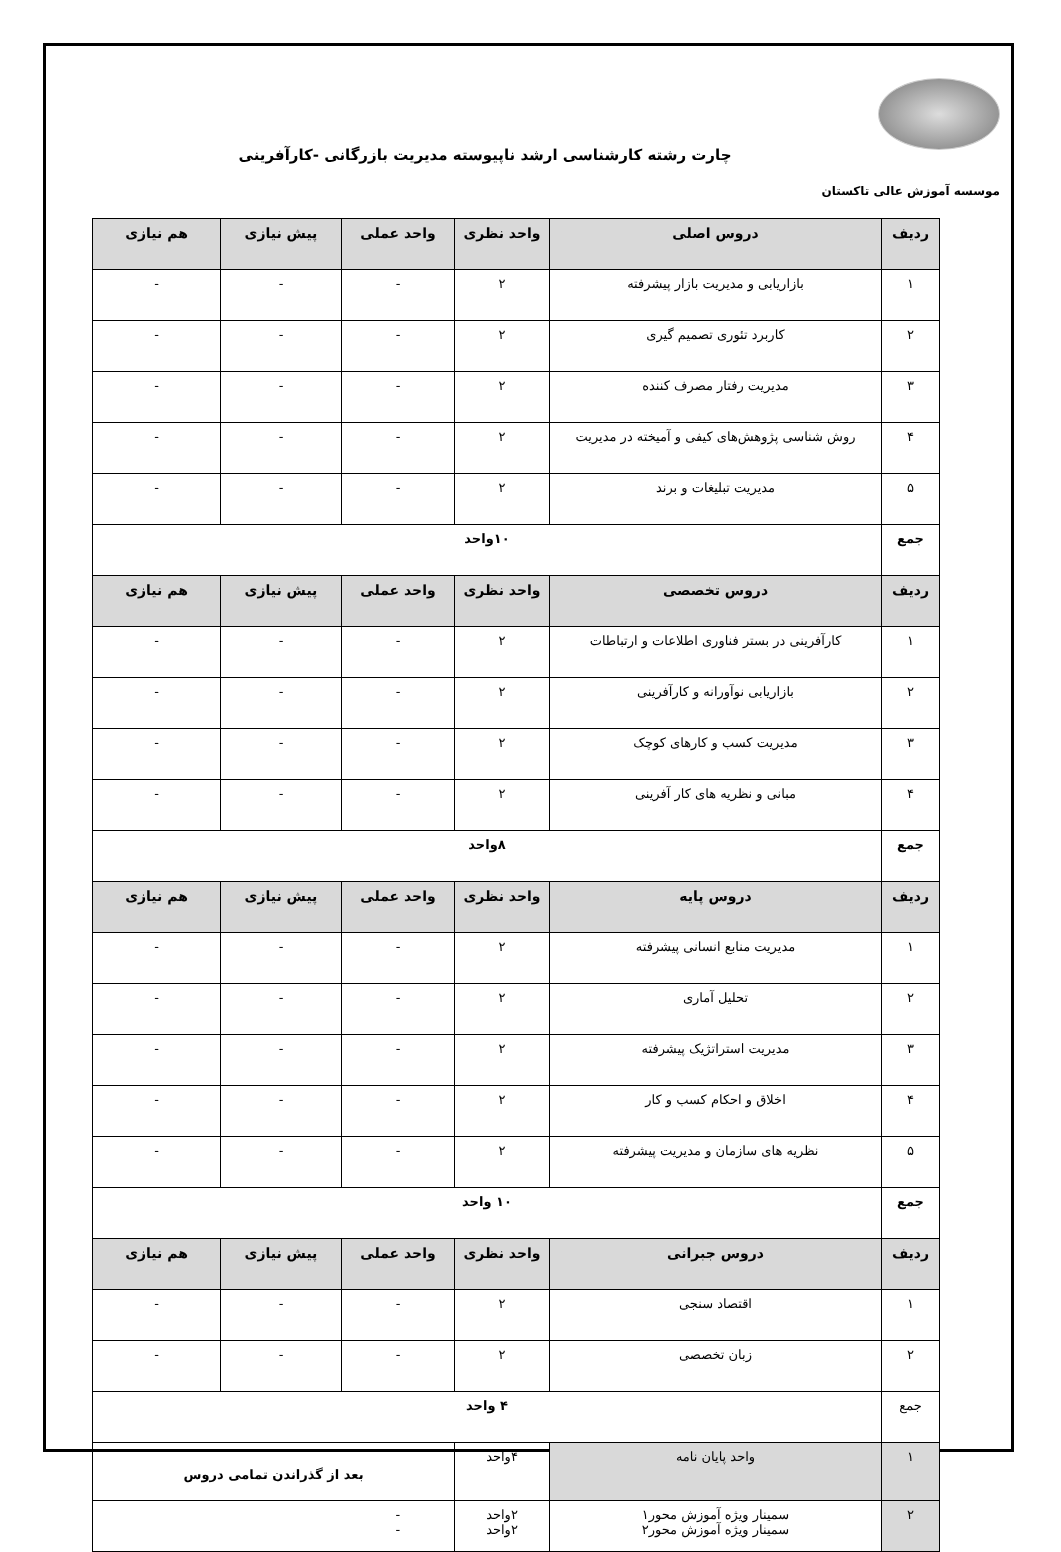چارت رشته کارشناسی ارشد ناپیوسته مدیریت بازرگانی -کارآفرینی
موسسه آموزش عالی تاکستان
| ردیف | دروس اصلی | واحد نظری | واحد عملی | پیش نیازی | هم نیازی |
| --- | --- | --- | --- | --- | --- |
| ۱ | بازاریابی و مدیریت بازار پیشرفته | ۲ | - | - | - |
| ۲ | کاربرد تئوری تصمیم گیری | ۲ | - | - | - |
| ۳ | مدیریت رفتار مصرف کننده | ۲ | - | - | - |
| ۴ | روش شناسی پژوهش‌های کیفی و آمیخته در مدیریت | ۲ | - | - | - |
| ۵ | مدیریت تبلیغات و برند | ۲ | - | - | - |
| جمع | ۱۰واحد | | | | |
| ردیف | دروس تخصصی | واحد نظری | واحد عملی | پیش نیازی | هم نیازی |
| ۱ | کارآفرینی در بستر فناوری اطلاعات و ارتباطات | ۲ | - | - | - |
| ۲ | بازاریابی نوآورانه و کارآفرینی | ۲ | - | - | - |
| ۳ | مدیریت کسب و کارهای کوچک | ۲ | - | - | - |
| ۴ | مبانی و نظریه های کار آفرینی | ۲ | - | - | - |
| جمع | ۸واحد | | | | |
| ردیف | دروس پایه | واحد نظری | واحد عملی | پیش نیازی | هم نیازی |
| ۱ | مدیریت منابع انسانی پیشرفته | ۲ | - | - | - |
| ۲ | تحلیل آماری | ۲ | - | - | - |
| ۳ | مدیریت استراتژیک پیشرفته | ۲ | - | - | - |
| ۴ | اخلاق و احکام کسب و کار | ۲ | - | - | - |
| ۵ | نظریه های سازمان و مدیریت پیشرفته | ۲ | - | - | - |
| جمع | ۱۰ واحد | | | | |
| ردیف | دروس جبرانی | واحد نظری | واحد عملی | پیش نیازی | هم نیازی |
| ۱ | اقتصاد سنجی | ۲ | - | - | - |
| ۲ | زبان تخصصی | ۲ | - | - | - |
| جمع | ۴ واحد | | | | |
| ۱ | واحد پایان نامه | ۴واحد | بعد از گذراندن تمامی دروس | | |
| ۲ | سمینار ویژه آموزش محور۱ سمینار ویژه آموزش محور۲ | ۲واحد ۲واحد | - - | | |